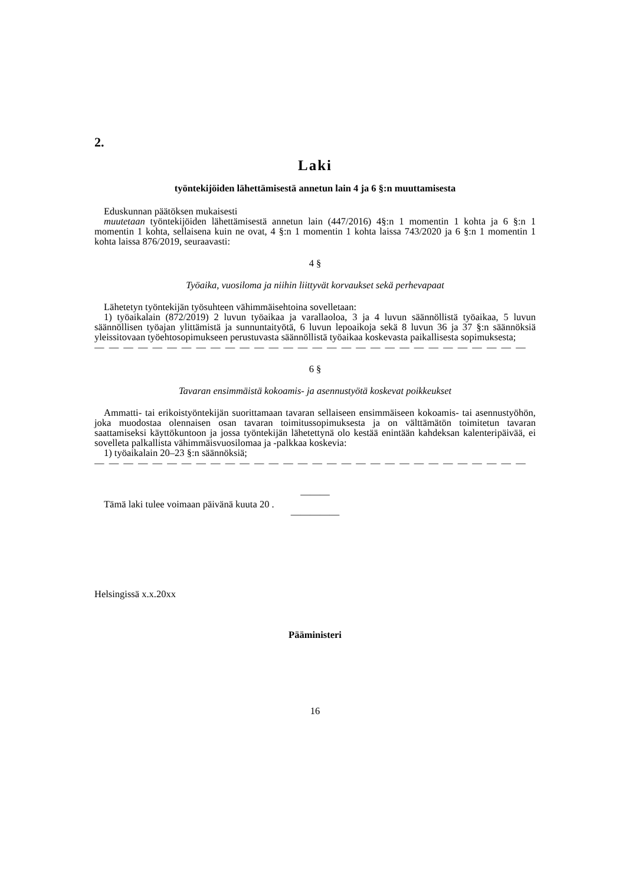2.
Laki
työntekijöiden lähettämisestä annetun lain 4 ja 6 §:n muuttamisesta
Eduskunnan päätöksen mukaisesti
muutetaan työntekijöiden lähettämisestä annetun lain (447/2016) 4§:n 1 momentin 1 kohta ja 6 §:n 1 momentin 1 kohta, sellaisena kuin ne ovat, 4 §:n 1 momentin 1 kohta laissa 743/2020 ja 6 §:n 1 momentin 1 kohta laissa 876/2019, seuraavasti:
4 §
Työaika, vuosiloma ja niihin liittyvät korvaukset sekä perhevapaat
Lähetetyn työntekijän työsuhteen vähimmäisehtoina sovelletaan:
1) työaikalain (872/2019) 2 luvun työaikaa ja varallaoloa, 3 ja 4 luvun säännöllistä työaikaa, 5 luvun säännöllisen työajan ylittämistä ja sunnuntaityötä, 6 luvun lepoaikoja sekä 8 luvun 36 ja 37 §:n säännöksiä yleissitovaan työehtosopimukseen perustuvasta säännöllistä työaikaa koskevasta paikallisesta sopimuksesta;
— — — — — — — — — — — — — — — — — — — — — — — — — — — — — —
6 §
Tavaran ensimmäistä kokoamis- ja asennustyötä koskevat poikkeukset
Ammatti- tai erikoistyöntekijän suorittamaan tavaran sellaiseen ensimmäiseen kokoamis- tai asennustyöhön, joka muodostaa olennaisen osan tavaran toimitussopimuksesta ja on välttämätön toimitetun tavaran saattamiseksi käyttökuntoon ja jossa työntekijän lähetettynä olo kestää enintään kahdeksan kalenteripäivää, ei sovelleta palkallista vähimmäisvuosilomaa ja -palkkaa koskevia:
1) työaikalain 20–23 §:n säännöksiä;
— — — — — — — — — — — — — — — — — — — — — — — — — — — — — —
———
Tämä laki tulee voimaan päivänä kuuta 20 .
—————
Helsingissä x.x.20xx
Pääministeri
16